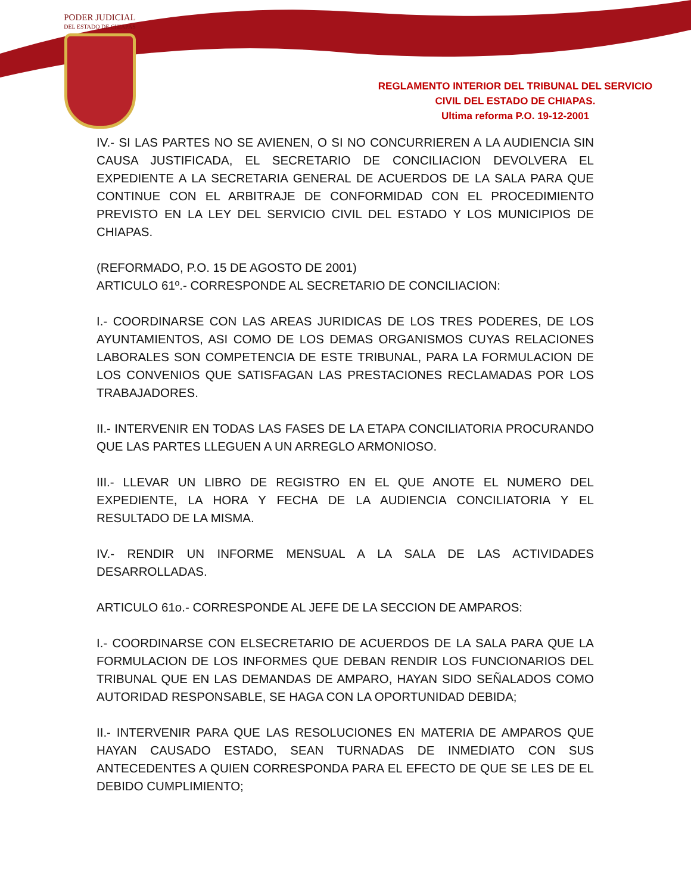PODER JUDICIAL
DEL ESTADO DE CHIAPAS
REGLAMENTO INTERIOR DEL TRIBUNAL DEL SERVICIO
CIVIL DEL ESTADO DE CHIAPAS.
Ultima reforma P.O. 19-12-2001
IV.- SI LAS PARTES NO SE AVIENEN, O SI NO CONCURRIEREN A LA AUDIENCIA SIN CAUSA JUSTIFICADA, EL SECRETARIO DE CONCILIACION DEVOLVERA EL EXPEDIENTE A LA SECRETARIA GENERAL DE ACUERDOS DE LA SALA PARA QUE CONTINUE CON EL ARBITRAJE DE CONFORMIDAD CON EL PROCEDIMIENTO PREVISTO EN LA LEY DEL SERVICIO CIVIL DEL ESTADO Y LOS MUNICIPIOS DE CHIAPAS.
(REFORMADO, P.O. 15 DE AGOSTO DE 2001)
ARTICULO 61º.- CORRESPONDE AL SECRETARIO DE CONCILIACION:
I.- COORDINARSE CON LAS AREAS JURIDICAS DE LOS TRES PODERES, DE LOS AYUNTAMIENTOS, ASI COMO DE LOS DEMAS ORGANISMOS CUYAS RELACIONES LABORALES SON COMPETENCIA DE ESTE TRIBUNAL, PARA LA FORMULACION DE LOS CONVENIOS QUE SATISFAGAN LAS PRESTACIONES RECLAMADAS POR LOS TRABAJADORES.
II.- INTERVENIR EN TODAS LAS FASES DE LA ETAPA CONCILIATORIA PROCURANDO QUE LAS PARTES LLEGUEN A UN ARREGLO ARMONIOSO.
III.- LLEVAR UN LIBRO DE REGISTRO EN EL QUE ANOTE EL NUMERO DEL EXPEDIENTE, LA HORA Y FECHA DE LA AUDIENCIA CONCILIATORIA Y EL RESULTADO DE LA MISMA.
IV.- RENDIR UN INFORME MENSUAL A LA SALA DE LAS ACTIVIDADES DESARROLLADAS.
ARTICULO 61o.- CORRESPONDE AL JEFE DE LA SECCION DE AMPAROS:
I.- COORDINARSE CON ELSECRETARIO DE ACUERDOS DE LA SALA PARA QUE LA FORMULACION DE LOS INFORMES QUE DEBAN RENDIR LOS FUNCIONARIOS DEL TRIBUNAL QUE EN LAS DEMANDAS DE AMPARO, HAYAN SIDO SEÑALADOS COMO AUTORIDAD RESPONSABLE, SE HAGA CON LA OPORTUNIDAD DEBIDA;
II.- INTERVENIR PARA QUE LAS RESOLUCIONES EN MATERIA DE AMPAROS QUE HAYAN CAUSADO ESTADO, SEAN TURNADAS DE INMEDIATO CON SUS ANTECEDENTES A QUIEN CORRESPONDA PARA EL EFECTO DE QUE SE LES DE EL DEBIDO CUMPLIMIENTO;